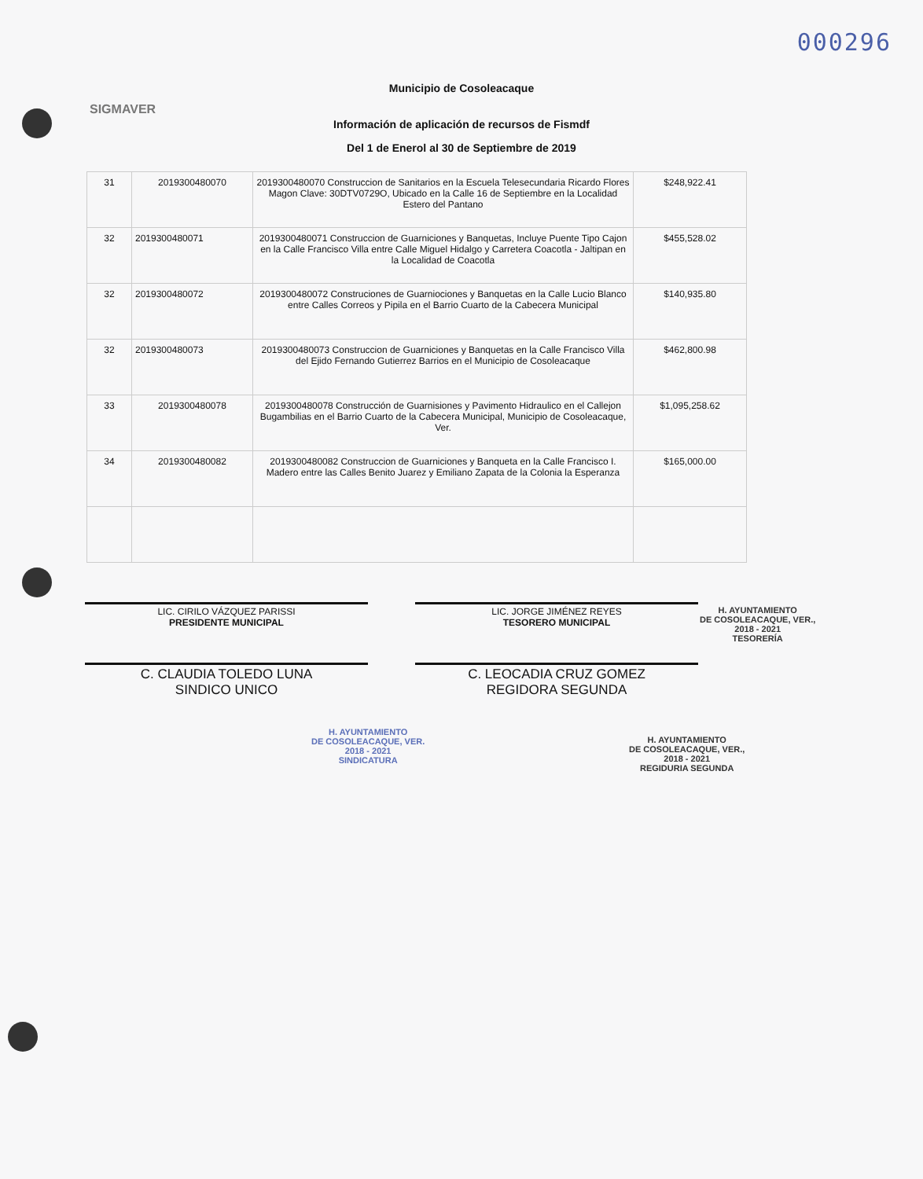000296
SIGMAVER
Municipio de Cosoleacaque
Información de aplicación de recursos de Fismdf
Del 1 de Enerol al 30 de Septiembre de 2019
| 31 | 2019300480070 | 2019300480070 Construccion de Sanitarios en la Escuela Telesecundaria Ricardo Flores Magon Clave: 30DTV0729O, Ubicado en la Calle 16 de Septiembre en la Localidad Estero del Pantano | $248,922.41 |
| 32 | 2019300480071 | 2019300480071 Construccion de Guarniciones y Banquetas, Incluye Puente Tipo Cajon en la Calle Francisco Villa entre Calle Miguel Hidalgo y Carretera Coacotla - Jaltipan en la Localidad de Coacotla | $455,528.02 |
| 32 | 2019300480072 | 2019300480072 Construciones de Guarniociones y Banquetas en la Calle Lucio Blanco entre Calles Correos y Pipila en el Barrio Cuarto de la Cabecera Municipal | $140,935.80 |
| 32 | 2019300480073 | 2019300480073 Construccion de Guarniciones y Banquetas en la Calle Francisco Villa del Ejido Fernando Gutierrez Barrios en el Municipio de Cosoleacaque | $462,800.98 |
| 33 | 2019300480078 | 2019300480078 Construcción de Guarnisiones y Pavimento Hidraulico en el Callejon Bugambilias en el Barrio Cuarto de la Cabecera Municipal, Municipio de Cosoleacaque, Ver. | $1,095,258.62 |
| 34 | 2019300480082 | 2019300480082 Construccion de Guarniciones y Banqueta en la Calle Francisco I. Madero entre las Calles Benito Juarez y Emiliano Zapata de la Colonia la Esperanza | $165,000.00 |
LIC. CIRILO VÁZQUEZ PARISSI
PRESIDENTE MUNICIPAL
LIC. JORGE JIMÉNEZ REYES
TESORERO MUNICIPAL
C. CLAUDIA TOLEDO LUNA
SINDICO UNICO
C. LEOCADIA CRUZ GOMEZ
REGIDORA SEGUNDA
H. AYUNTAMIENTO
DE COSOLEACAQUE, VER.,
2018 - 2021
TESORERÍA
H. AYUNTAMIENTO
DE COSOLEACAQUE, VER.
2018 - 2021
SINDICATURA
H. AYUNTAMIENTO
DE COSOLEACAQUE, VER.,
2018 - 2021
REGIDURIA SEGUNDA